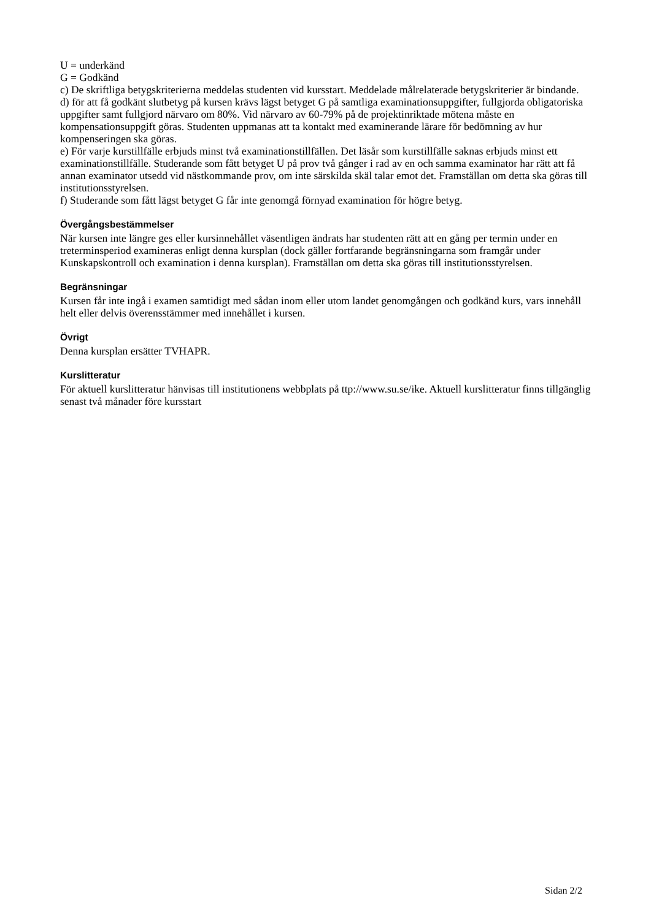U = underkänd
G = Godkänd
c) De skriftliga betygskriterierna meddelas studenten vid kursstart. Meddelade målrelaterade betygskriterier är bindande.
d) för att få godkänt slutbetyg på kursen krävs lägst betyget G på samtliga examinationsuppgifter, fullgjorda obligatoriska uppgifter samt fullgjord närvaro om 80%. Vid närvaro av 60-79% på de projektinriktade mötena måste en kompensationsuppgift göras. Studenten uppmanas att ta kontakt med examinerande lärare för bedömning av hur kompenseringen ska göras.
e) För varje kurstillfälle erbjuds minst två examinationstillfällen. Det läsår som kurstillfälle saknas erbjuds minst ett examinationstillfälle. Studerande som fått betyget U på prov två gånger i rad av en och samma examinator har rätt att få annan examinator utsedd vid nästkommande prov, om inte särskilda skäl talar emot det. Framställan om detta ska göras till institutionsstyrelsen.
f) Studerande som fått lägst betyget G får inte genomgå förnyad examination för högre betyg.
Övergångsbestämmelser
När kursen inte längre ges eller kursinnehållet väsentligen ändrats har studenten rätt att en gång per termin under en treterminsperiod examineras enligt denna kursplan (dock gäller fortfarande begränsningarna som framgår under Kunskapskontroll och examination i denna kursplan). Framställan om detta ska göras till institutionsstyrelsen.
Begränsningar
Kursen får inte ingå i examen samtidigt med sådan inom eller utom landet genomgången och godkänd kurs, vars innehåll helt eller delvis överensstämmer med innehållet i kursen.
Övrigt
Denna kursplan ersätter TVHAPR.
Kurslitteratur
För aktuell kurslitteratur hänvisas till institutionens webbplats på ttp://www.su.se/ike. Aktuell kurslitteratur finns tillgänglig senast två månader före kursstart
Sidan 2/2